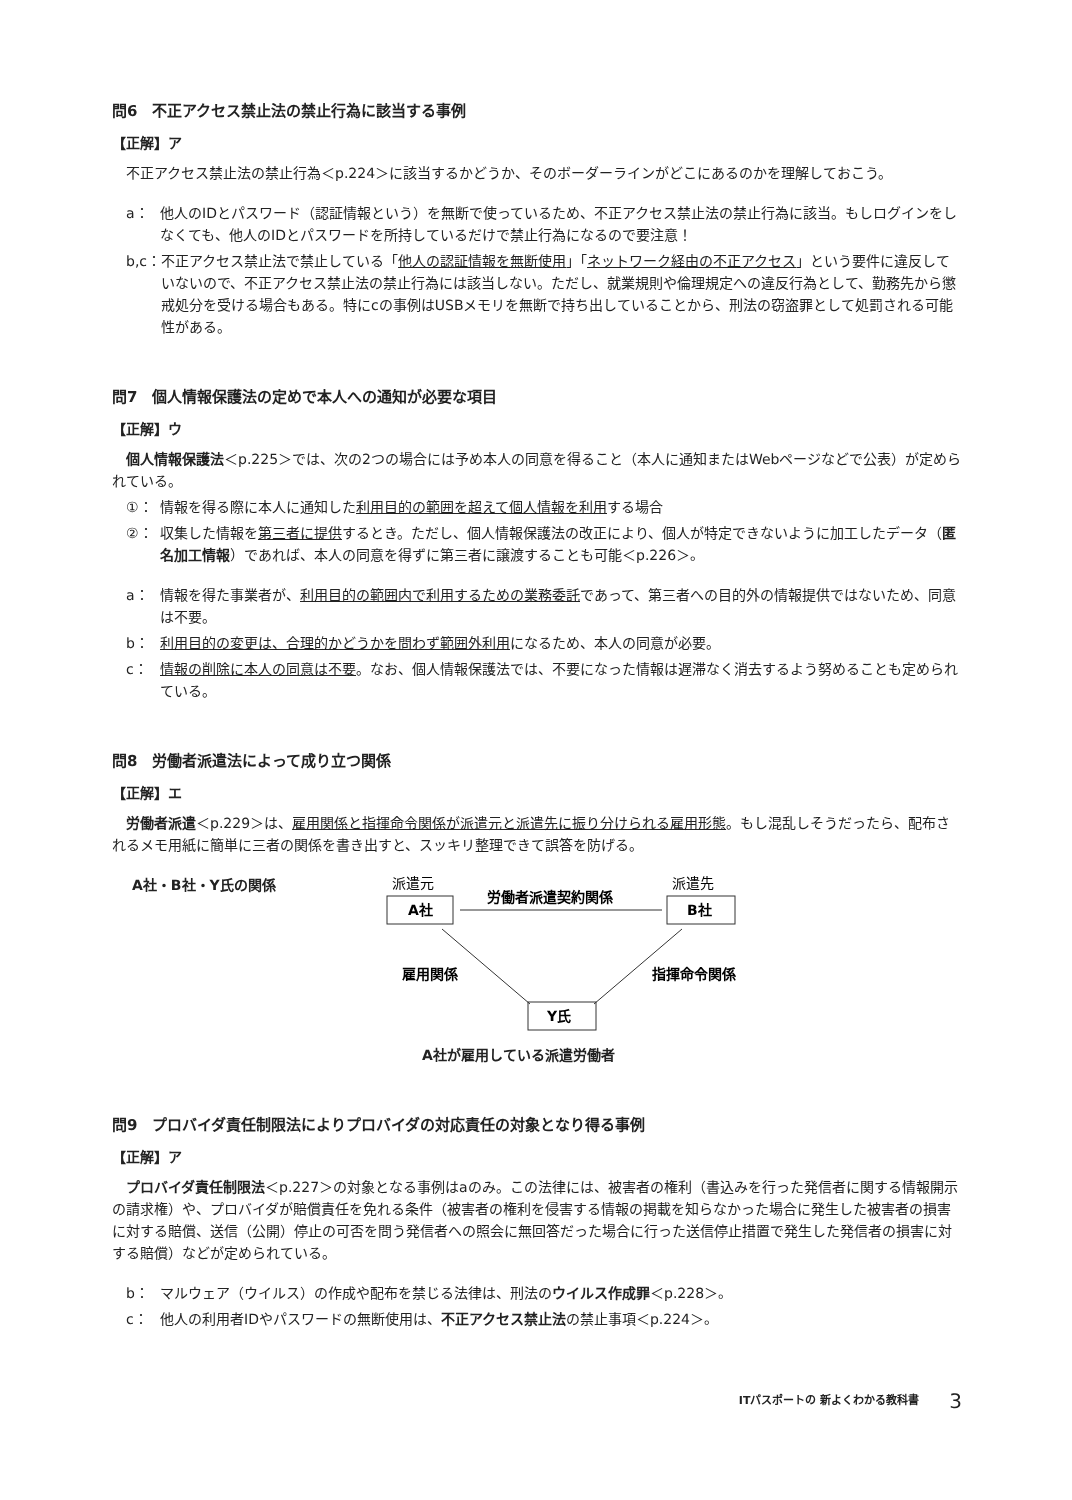問6　不正アクセス禁止法の禁止行為に該当する事例
【正解】ア
不正アクセス禁止法の禁止行為＜p.224＞に該当するかどうか、そのボーダーラインがどこにあるのかを理解しておこう。
a： 他人のIDとパスワード（認証情報という）を無断で使っているため、不正アクセス禁止法の禁止行為に該当。もしログインをしなくても、他人のIDとパスワードを所持しているだけで禁止行為になるので要注意！
b,c： 不正アクセス禁止法で禁止している「他人の認証情報を無断使用」「ネットワーク経由の不正アクセス」という要件に違反していないので、不正アクセス禁止法の禁止行為には該当しない。ただし、就業規則や倫理規定への違反行為として、勤務先から懲戒処分を受ける場合もある。特にcの事例はUSBメモリを無断で持ち出していることから、刑法の窃盗罪として処罰される可能性がある。
問7　個人情報保護法の定めで本人への通知が必要な項目
【正解】ウ
個人情報保護法＜p.225＞では、次の2つの場合には予め本人の同意を得ること（本人に通知またはWebページなどで公表）が定められている。
①： 情報を得る際に本人に通知した利用目的の範囲を超えて個人情報を利用する場合
②： 収集した情報を第三者に提供するとき。ただし、個人情報保護法の改正により、個人が特定できないように加工したデータ（匿名加工情報）であれば、本人の同意を得ずに第三者に譲渡することも可能＜p.226＞。
a： 情報を得た事業者が、利用目的の範囲内で利用するための業務委託であって、第三者への目的外の情報提供ではないため、同意は不要。
b： 利用目的の変更は、合理的かどうかを問わず範囲外利用になるため、本人の同意が必要。
c： 情報の削除に本人の同意は不要。なお、個人情報保護法では、不要になった情報は遅滞なく消去するよう努めることも定められている。
問8　労働者派遣法によって成り立つ関係
【正解】エ
労働者派遣＜p.229＞は、雇用関係と指揮命令関係が派遣元と派遣先に振り分けられる雇用形態。もし混乱しそうだったら、配布されるメモ用紙に簡単に三者の関係を書き出すと、スッキリ整理できて誤答を防げる。
A社・B社・Y氏の関係
派遣元
派遣先
A社
B社
労働者派遣契約関係
雇用関係
指揮命令関係
Y氏
A社が雇用している派遣労働者
問9　プロバイダ責任制限法によりプロバイダの対応責任の対象となり得る事例
【正解】ア
プロバイダ責任制限法＜p.227＞の対象となる事例はaのみ。この法律には、被害者の権利（書込みを行った発信者に関する情報開示の請求権）や、プロバイダが賠償責任を免れる条件（被害者の権利を侵害する情報の掲載を知らなかった場合に発生した被害者の損害に対する賠償、送信（公開）停止の可否を問う発信者への照会に無回答だった場合に行った送信停止措置で発生した発信者の損害に対する賠償）などが定められている。
b： マルウェア（ウイルス）の作成や配布を禁じる法律は、刑法のウイルス作成罪＜p.228＞。
c： 他人の利用者IDやパスワードの無断使用は、不正アクセス禁止法の禁止事項＜p.224＞。
ITパスポートの 新よくわかる教科書 3